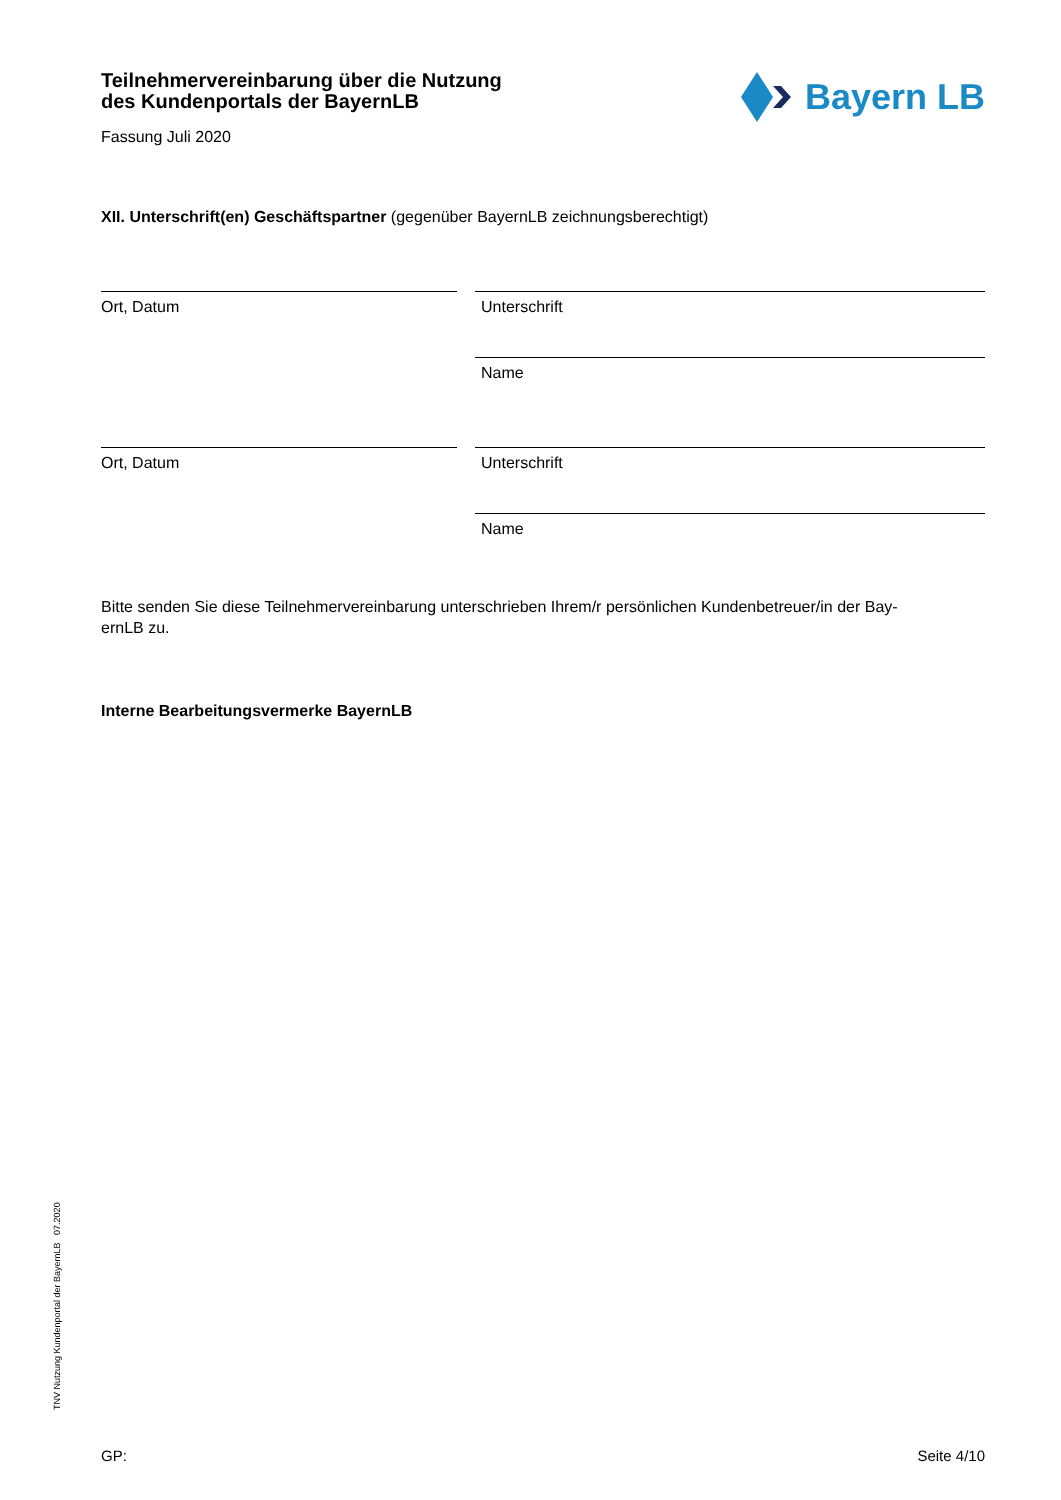Bayern LB
Teilnehmervereinbarung über die Nutzung
des Kundenportals der BayernLB
Fassung Juli 2020
XII. Unterschrift(en) Geschäftspartner (gegenüber BayernLB zeichnungsberechtigt)
Ort, Datum Unterschrift
Name
Ort, Datum Unterschrift
Name
Bitte senden Sie diese Teilnehmervereinbarung unterschrieben Ihrem/r persönlichen Kundenbetreuer/in der Bay-
ernLB zu.
Interne Bearbeitungsvermerke BayernLB
TNV Nutzung Kundenportal der BayernLB 07.2020
GP: Seite 4/10